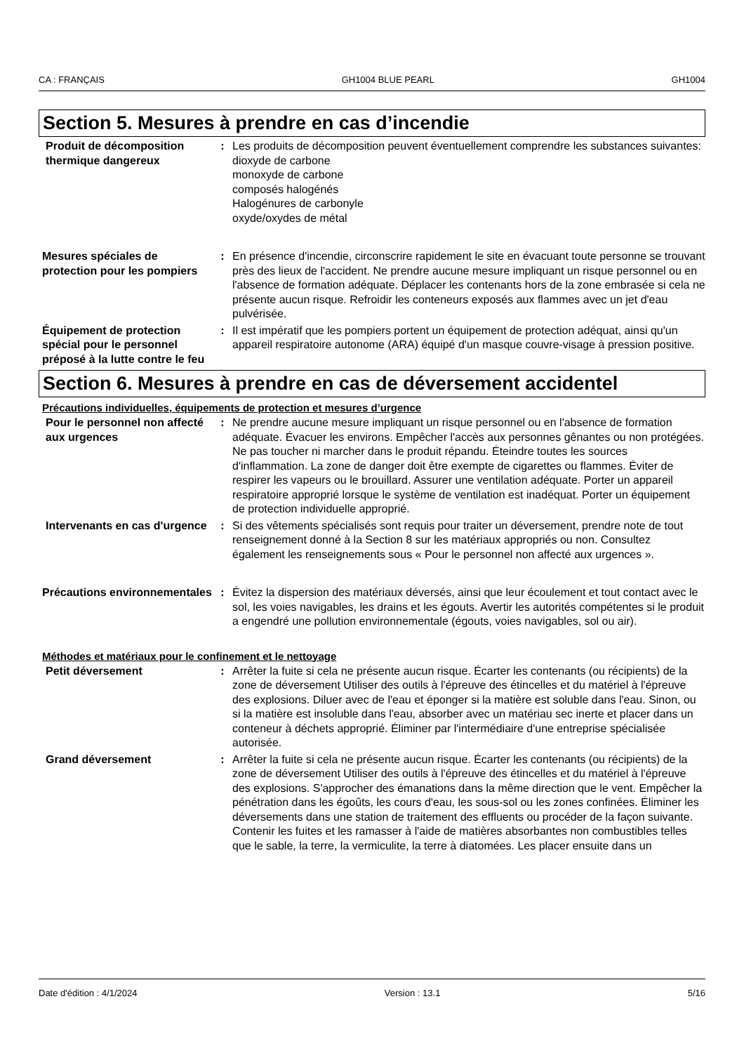CA : FRANÇAIS GH1004 BLUE PEARL GH1004
Section 5. Mesures à prendre en cas d’incendie
Produit de décomposition thermique dangereux
: Les produits de décomposition peuvent éventuellement comprendre les substances suivantes:
dioxyde de carbone
monoxyde de carbone
composés halogénés
Halogénures de carbonyle
oxyde/oxydes de métal
Mesures spéciales de protection pour les pompiers
: En présence d'incendie, circonscrire rapidement le site en évacuant toute personne se trouvant près des lieux de l'accident. Ne prendre aucune mesure impliquant un risque personnel ou en l'absence de formation adéquate. Déplacer les contenants hors de la zone embrasée si cela ne présente aucun risque. Refroidir les conteneurs exposés aux flammes avec un jet d'eau pulvérisée.
Équipement de protection spécial pour le personnel préposé à la lutte contre le feu
: Il est impératif que les pompiers portent un équipement de protection adéquat, ainsi qu'un appareil respiratoire autonome (ARA) équipé d'un masque couvre-visage à pression positive.
Section 6. Mesures à prendre en cas de déversement accidentel
Précautions individuelles, équipements de protection et mesures d’urgence
Pour le personnel non affecté aux urgences
: Ne prendre aucune mesure impliquant un risque personnel ou en l'absence de formation adéquate. Évacuer les environs. Empêcher l'accès aux personnes gênantes ou non protégées. Ne pas toucher ni marcher dans le produit répandu. Éteindre toutes les sources d'inflammation. La zone de danger doit être exempte de cigarettes ou flammes. Éviter de respirer les vapeurs ou le brouillard. Assurer une ventilation adéquate. Porter un appareil respiratoire approprié lorsque le système de ventilation est inadéquat. Porter un équipement de protection individuelle approprié.
Intervenants en cas d'urgence
: Si des vêtements spécialisés sont requis pour traiter un déversement, prendre note de tout renseignement donné à la Section 8 sur les matériaux appropriés ou non. Consultez également les renseignements sous « Pour le personnel non affecté aux urgences ».
Précautions environnementales
: Évitez la dispersion des matériaux déversés, ainsi que leur écoulement et tout contact avec le sol, les voies navigables, les drains et les égouts. Avertir les autorités compétentes si le produit a engendré une pollution environnementale (égouts, voies navigables, sol ou air).
Méthodes et matériaux pour le confinement et le nettoyage
Petit déversement : Arrêter la fuite si cela ne présente aucun risque. Écarter les contenants (ou récipients) de la zone de déversement Utiliser des outils à l'épreuve des étincelles et du matériel à l'épreuve des explosions. Diluer avec de l'eau et éponger si la matière est soluble dans l'eau. Sinon, ou si la matière est insoluble dans l'eau, absorber avec un matériau sec inerte et placer dans un conteneur à déchets approprié. Éliminer par l'intermédiaire d'une entreprise spécialisée autorisée.
Grand déversement : Arrêter la fuite si cela ne présente aucun risque. Écarter les contenants (ou récipients) de la zone de déversement Utiliser des outils à l'épreuve des étincelles et du matériel à l'épreuve des explosions. S'approcher des émanations dans la même direction que le vent. Empêcher la pénétration dans les égoûts, les cours d'eau, les sous-sol ou les zones confinées. Éliminer les déversements dans une station de traitement des effluents ou procéder de la façon suivante. Contenir les fuites et les ramasser à l'aide de matières absorbantes non combustibles telles que le sable, la terre, la vermiculite, la terre à diatomées. Les placer ensuite dans un
Date d'édition : 4/1/2024 Version : 13.1 5/16